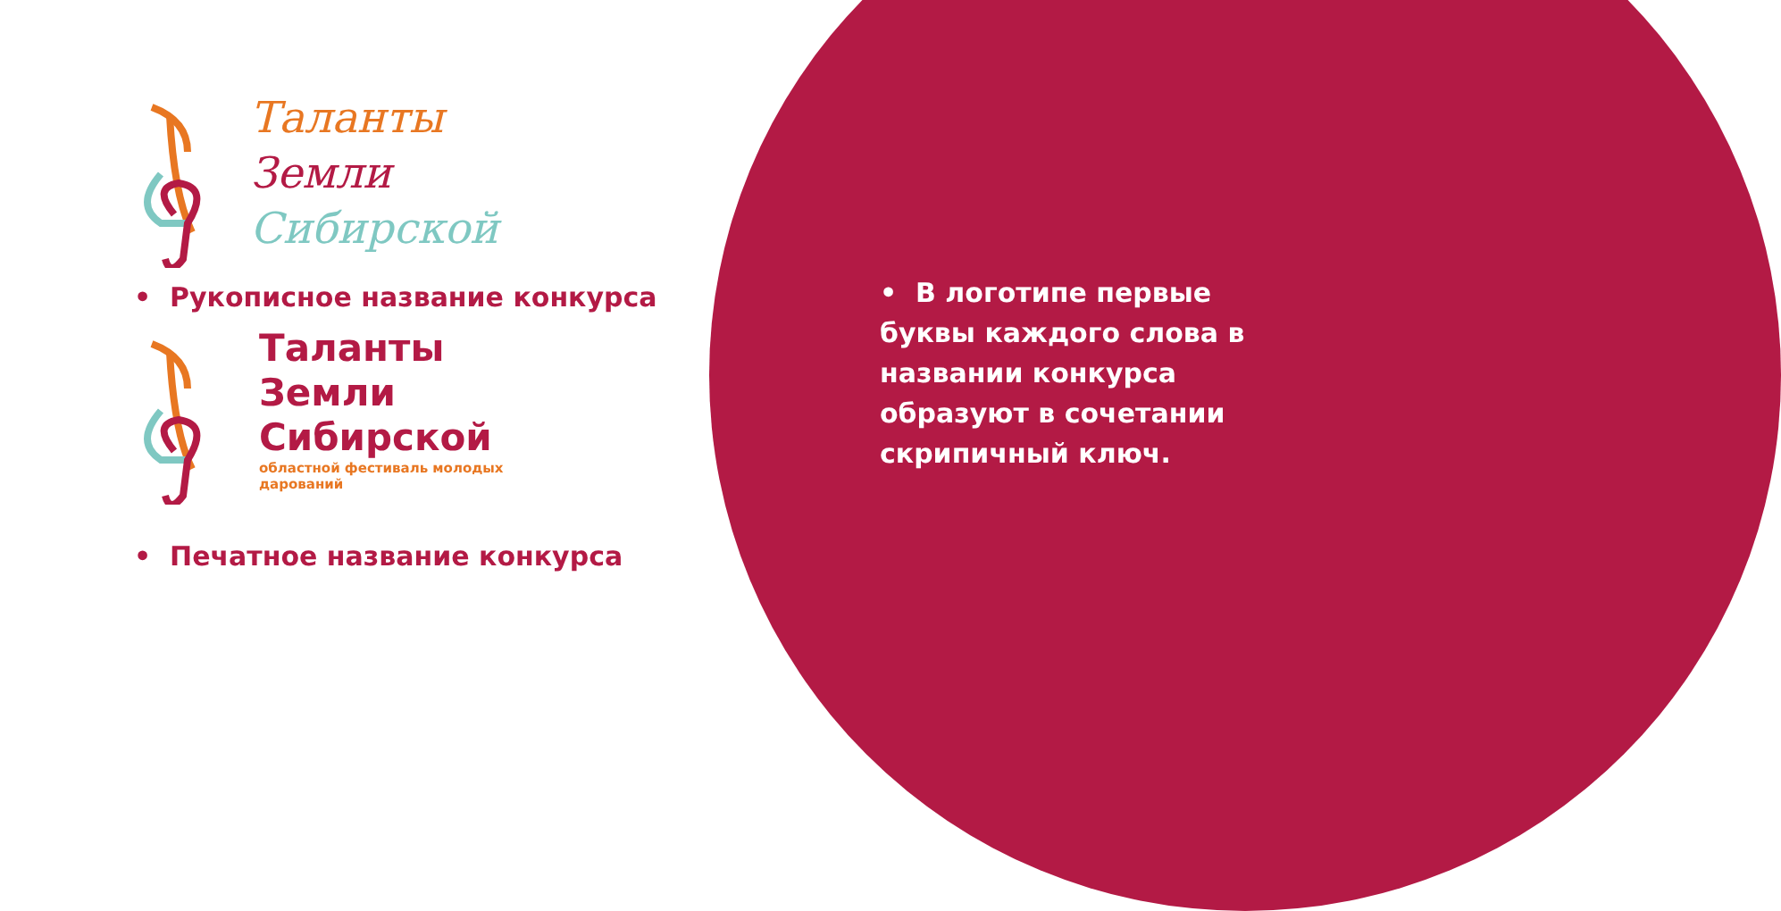Таланты
Земли
Сибирской
• Рукописное название конкурса
Таланты
Земли
Сибирской
областной фестиваль молодых
дарований
• Печатное название конкурса
• В логотипе первые буквы каждого слова в названии конкурса образуют в сочетании скрипичный ключ.